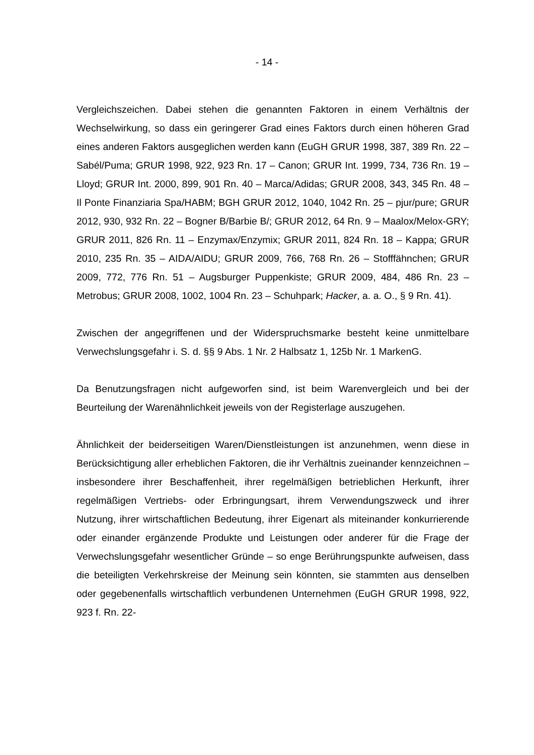- 14 -
Vergleichszeichen. Dabei stehen die genannten Faktoren in einem Verhältnis der Wechselwirkung, so dass ein geringerer Grad eines Faktors durch einen höheren Grad eines anderen Faktors ausgeglichen werden kann (EuGH GRUR 1998, 387, 389 Rn. 22 – Sabél/Puma; GRUR 1998, 922, 923 Rn. 17 – Canon; GRUR Int. 1999, 734, 736 Rn. 19 – Lloyd; GRUR Int. 2000, 899, 901 Rn. 40 – Marca/Adidas; GRUR 2008, 343, 345 Rn. 48 – Il Ponte Finanziaria Spa/HABM; BGH GRUR 2012, 1040, 1042 Rn. 25 – pjur/pure; GRUR 2012, 930, 932 Rn. 22 – Bogner B/Barbie B/; GRUR 2012, 64 Rn. 9 – Maalox/Melox-GRY; GRUR 2011, 826 Rn. 11 – Enzymax/Enzymix; GRUR 2011, 824 Rn. 18 – Kappa; GRUR 2010, 235 Rn. 35 – AIDA/AIDU; GRUR 2009, 766, 768 Rn. 26 – Stofffähnchen; GRUR 2009, 772, 776 Rn. 51 – Augsburger Puppenkiste; GRUR 2009, 484, 486 Rn. 23 – Metrobus; GRUR 2008, 1002, 1004 Rn. 23 – Schuhpark; Hacker, a. a. O., § 9 Rn. 41).
Zwischen der angegriffenen und der Widerspruchsmarke besteht keine unmittelbare Verwechslungsgefahr i. S. d. §§ 9 Abs. 1 Nr. 2 Halbsatz 1, 125b Nr. 1 MarkenG.
Da Benutzungsfragen nicht aufgeworfen sind, ist beim Warenvergleich und bei der Beurteilung der Warenähnlichkeit jeweils von der Registerlage auszugehen.
Ähnlichkeit der beiderseitigen Waren/Dienstleistungen ist anzunehmen, wenn diese in Berücksichtigung aller erheblichen Faktoren, die ihr Verhältnis zueinander kennzeichnen – insbesondere ihrer Beschaffenheit, ihrer regelmäßigen betrieblichen Herkunft, ihrer regelmäßigen Vertriebs- oder Erbringungsart, ihrem Verwendungszweck und ihrer Nutzung, ihrer wirtschaftlichen Bedeutung, ihrer Eigenart als miteinander konkurrierende oder einander ergänzende Produkte und Leistungen oder anderer für die Frage der Verwechslungsgefahr wesentlicher Gründe – so enge Berührungspunkte aufweisen, dass die beteiligten Verkehrskreise der Meinung sein könnten, sie stammten aus denselben oder gegebenenfalls wirtschaftlich verbundenen Unternehmen (EuGH GRUR 1998, 922, 923 f. Rn. 22-